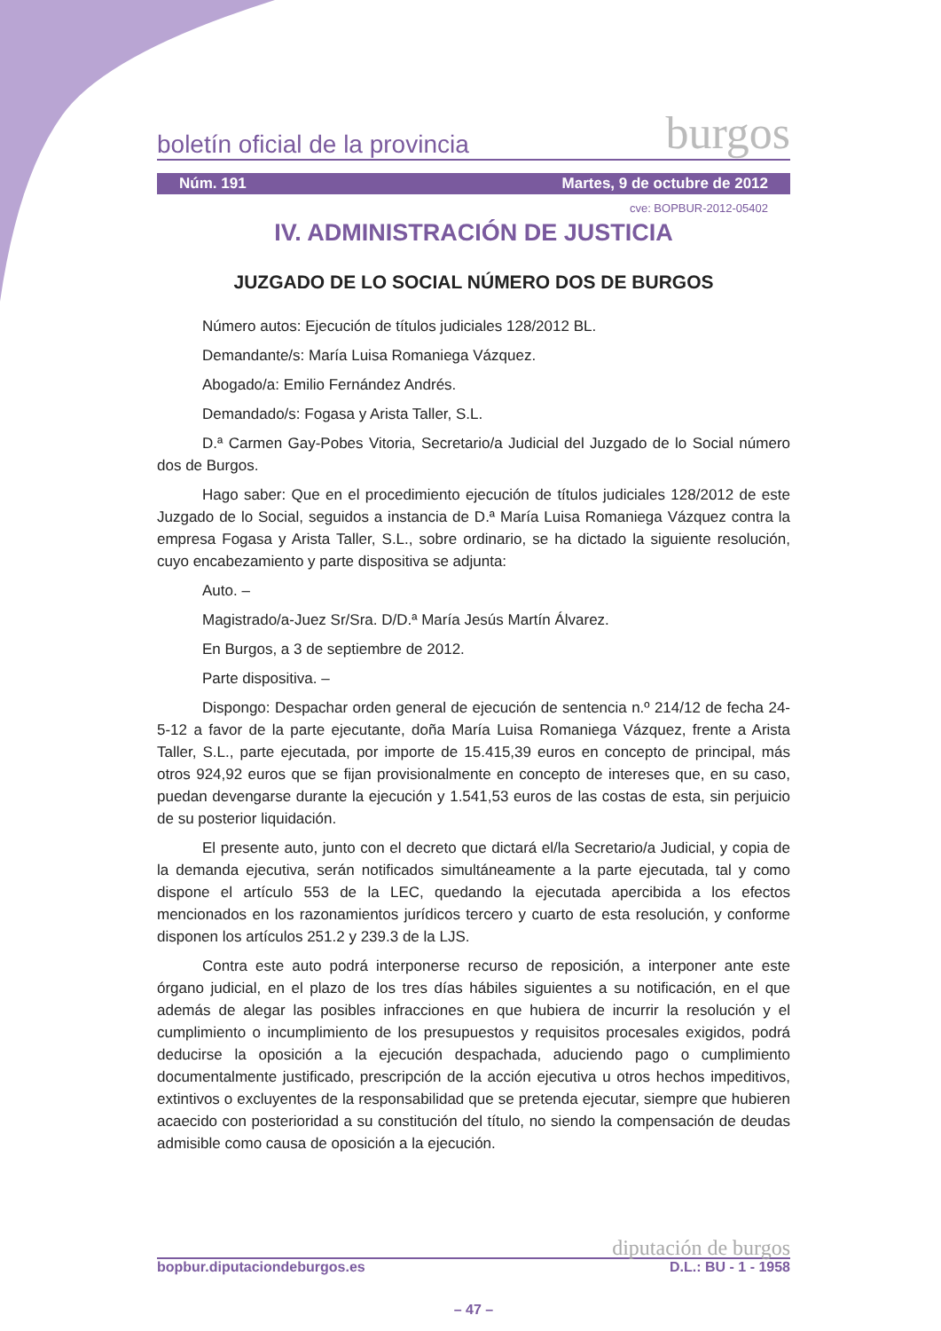boletín oficial de la provincia burgos
Núm. 191 Martes, 9 de octubre de 2012
cve: BOPBUR-2012-05402
IV. ADMINISTRACIÓN DE JUSTICIA
JUZGADO DE LO SOCIAL NÚMERO DOS DE BURGOS
Número autos: Ejecución de títulos judiciales 128/2012 BL.
Demandante/s: María Luisa Romaniega Vázquez.
Abogado/a: Emilio Fernández Andrés.
Demandado/s: Fogasa y Arista Taller, S.L.
D.ª Carmen Gay-Pobes Vitoria, Secretario/a Judicial del Juzgado de lo Social número dos de Burgos.
Hago saber: Que en el procedimiento ejecución de títulos judiciales 128/2012 de este Juzgado de lo Social, seguidos a instancia de D.ª María Luisa Romaniega Vázquez contra la empresa Fogasa y Arista Taller, S.L., sobre ordinario, se ha dictado la siguiente resolución, cuyo encabezamiento y parte dispositiva se adjunta:
Auto. –
Magistrado/a-Juez Sr/Sra. D/D.ª María Jesús Martín Álvarez.
En Burgos, a 3 de septiembre de 2012.
Parte dispositiva. –
Dispongo: Despachar orden general de ejecución de sentencia n.º 214/12 de fecha 24-5-12 a favor de la parte ejecutante, doña María Luisa Romaniega Vázquez, frente a Arista Taller, S.L., parte ejecutada, por importe de 15.415,39 euros en concepto de principal, más otros 924,92 euros que se fijan provisionalmente en concepto de intereses que, en su caso, puedan devengarse durante la ejecución y 1.541,53 euros de las costas de esta, sin perjuicio de su posterior liquidación.
El presente auto, junto con el decreto que dictará el/la Secretario/a Judicial, y copia de la demanda ejecutiva, serán notificados simultáneamente a la parte ejecutada, tal y como dispone el artículo 553 de la LEC, quedando la ejecutada apercibida a los efectos mencionados en los razonamientos jurídicos tercero y cuarto de esta resolución, y conforme disponen los artículos 251.2 y 239.3 de la LJS.
Contra este auto podrá interponerse recurso de reposición, a interponer ante este órgano judicial, en el plazo de los tres días hábiles siguientes a su notificación, en el que además de alegar las posibles infracciones en que hubiera de incurrir la resolución y el cumplimiento o incumplimiento de los presupuestos y requisitos procesales exigidos, podrá deducirse la oposición a la ejecución despachada, aduciendo pago o cumplimiento documentalmente justificado, prescripción de la acción ejecutiva u otros hechos impeditivos, extintivos o excluyentes de la responsabilidad que se pretenda ejecutar, siempre que hubieren acaecido con posterioridad a su constitución del título, no siendo la compensación de deudas admisible como causa de oposición a la ejecución.
diputación de burgos
bopbur.diputaciondeburgos.es D.L.: BU - 1 - 1958
– 47 –